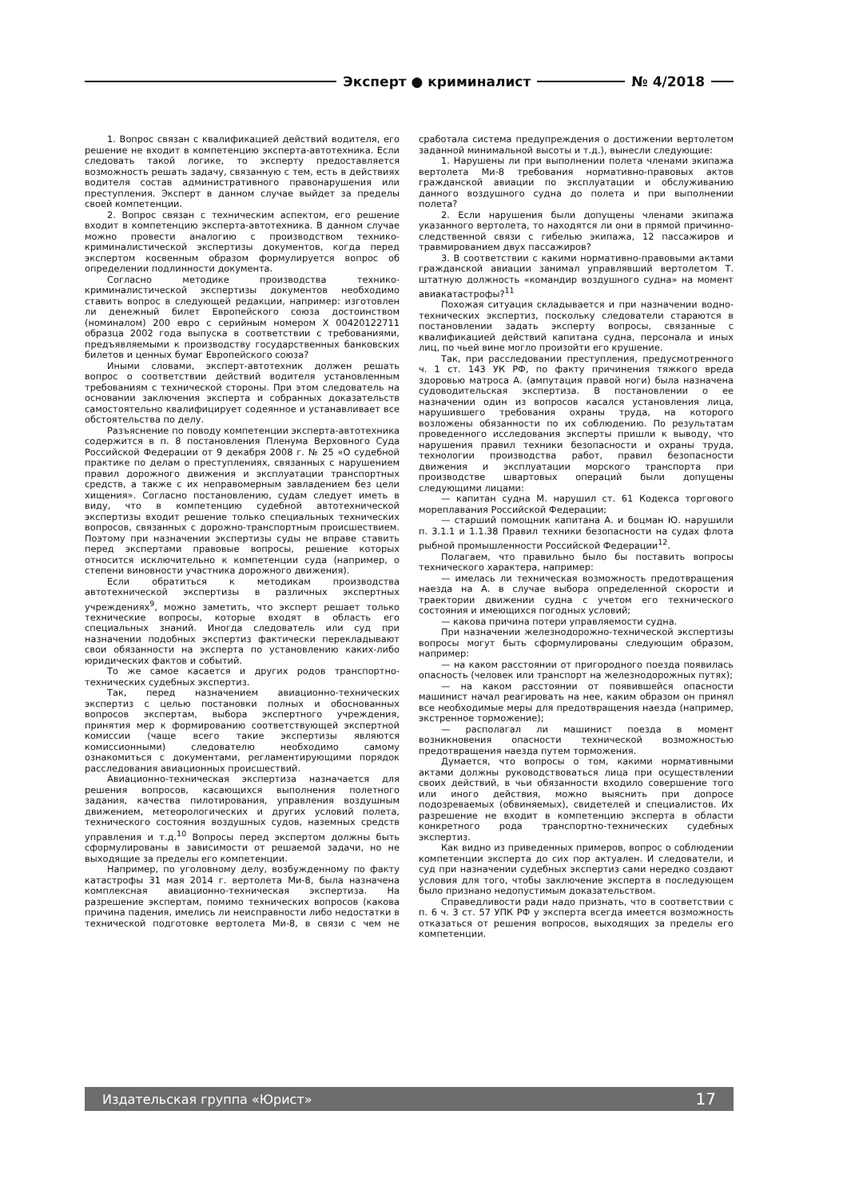Эксперт ● криминалист № 4/2018
1. Вопрос связан с квалификацией действий водителя, его решение не входит в компетенцию эксперта-автотехника. Если следовать такой логике, то эксперту предоставляется возможность решать задачу, связанную с тем, есть в действиях водителя состав административного правонарушения или преступления. Эксперт в данном случае выйдет за пределы своей компетенции.
2. Вопрос связан с техническим аспектом, его решение входит в компетенцию эксперта-автотехника. В данном случае можно провести аналогию с производством технико-криминалистической экспертизы документов, когда перед экспертом косвенным образом формулируется вопрос об определении подлинности документа.
Согласно методике производства технико-криминалистической экспертизы документов необходимо ставить вопрос в следующей редакции, например: изготовлен ли денежный билет Европейского союза достоинством (номиналом) 200 евро с серийным номером X 00420122711 образца 2002 года выпуска в соответствии с требованиями, предъявляемыми к производству государственных банковских билетов и ценных бумаг Европейского союза?
Иными словами, эксперт-автотехник должен решать вопрос о соответствии действий водителя установленным требованиям с технической стороны. При этом следователь на основании заключения эксперта и собранных доказательств самостоятельно квалифицирует содеянное и устанавливает все обстоятельства по делу.
Разъяснение по поводу компетенции эксперта-автотехника содержится в п. 8 постановления Пленума Верховного Суда Российской Федерации от 9 декабря 2008 г. № 25 «О судебной практике по делам о преступлениях, связанных с нарушением правил дорожного движения и эксплуатации транспортных средств, а также с их неправомерным завладением без цели хищения». Согласно постановлению, судам следует иметь в виду, что в компетенцию судебной автотехнической экспертизы входит решение только специальных технических вопросов, связанных с дорожно-транспортным происшествием. Поэтому при назначении экспертизы суды не вправе ставить перед экспертами правовые вопросы, решение которых относится исключительно к компетенции суда (например, о степени виновности участника дорожного движения).
Если обратиться к методикам производства автотехнической экспертизы в различных экспертных учреждениях<sup>9</sup>, можно заметить, что эксперт решает только технические вопросы, которые входят в область его специальных знаний. Иногда следователь или суд при назначении подобных экспертиз фактически перекладывают свои обязанности на эксперта по установлению каких-либо юридических фактов и событий.
То же самое касается и других родов транспортно-технических судебных экспертиз.
Так, перед назначением авиационно-технических экспертиз с целью постановки полных и обоснованных вопросов экспертам, выбора экспертного учреждения, принятия мер к формированию соответствующей экспертной комиссии (чаще всего такие экспертизы являются комиссионными) следователю необходимо самому ознакомиться с документами, регламентирующими порядок расследования авиационных происшествий.
Авиационно-техническая экспертиза назначается для решения вопросов, касающихся выполнения полетного задания, качества пилотирования, управления воздушным движением, метеорологических и других условий полета, технического состояния воздушных судов, наземных средств управления и т.д.<sup>10</sup> Вопросы перед экспертом должны быть сформулированы в зависимости от решаемой задачи, но не выходящие за пределы его компетенции.
Например, по уголовному делу, возбужденному по факту катастрофы 31 мая 2014 г. вертолета Ми-8, была назначена комплексная авиационно-техническая экспертиза. На разрешение экспертам, помимо технических вопросов (какова причина падения, имелись ли неисправности либо недостатки в технической подготовке вертолета Ми-8, в связи с чем не сработала система предупреждения о достижении вертолетом заданной минимальной высоты и т.д.), вынесли следующие:
1. Нарушены ли при выполнении полета членами экипажа вертолета Ми-8 требования нормативно-правовых актов гражданской авиации по эксплуатации и обслуживанию данного воздушного судна до полета и при выполнении полета?
2. Если нарушения были допущены членами экипажа указанного вертолета, то находятся ли они в прямой причинно-следственной связи с гибелью экипажа, 12 пассажиров и травмированием двух пассажиров?
3. В соответствии с какими нормативно-правовыми актами гражданской авиации занимал управлявший вертолетом Т. штатную должность «командир воздушного судна» на момент авиакатастрофы?<sup>11</sup>
Похожая ситуация складывается и при назначении водно-технических экспертиз, поскольку следователи стараются в постановлении задать эксперту вопросы, связанные с квалификацией действий капитана судна, персонала и иных лиц, по чьей вине могло произойти его крушение.
Так, при расследовании преступления, предусмотренного ч. 1 ст. 143 УК РФ, по факту причинения тяжкого вреда здоровью матроса А. (ампутация правой ноги) была назначена судоводительская экспертиза. В постановлении о ее назначении один из вопросов касался установления лица, нарушившего требования охраны труда, на которого возложены обязанности по их соблюдению. По результатам проведенного исследования эксперты пришли к выводу, что нарушения правил техники безопасности и охраны труда, технологии производства работ, правил безопасности движения и эксплуатации морского транспорта при производстве швартовых операций были допущены следующими лицами:
— капитан судна М. нарушил ст. 61 Кодекса торгового мореплавания Российской Федерации;
— старший помощник капитана А. и боцман Ю. нарушили п. 3.1.1 и 1.1.38 Правил техники безопасности на судах флота рыбной промышленности Российской Федерации<sup>12</sup>.
Полагаем, что правильно было бы поставить вопросы технического характера, например:
— имелась ли техническая возможность предотвращения наезда на А. в случае выбора определенной скорости и траектории движении судна с учетом его технического состояния и имеющихся погодных условий;
— какова причина потери управляемости судна.
При назначении железнодорожно-технической экспертизы вопросы могут быть сформулированы следующим образом, например:
— на каком расстоянии от пригородного поезда появилась опасность (человек или транспорт на железнодорожных путях);
— на каком расстоянии от появившейся опасности машинист начал реагировать на нее, каким образом он принял все необходимые меры для предотвращения наезда (например, экстренное торможение);
— располагал ли машинист поезда в момент возникновения опасности технической возможностью предотвращения наезда путем торможения.
Думается, что вопросы о том, какими нормативными актами должны руководствоваться лица при осуществлении своих действий, в чьи обязанности входило совершение того или иного действия, можно выяснить при допросе подозреваемых (обвиняемых), свидетелей и специалистов. Их разрешение не входит в компетенцию эксперта в области конкретного рода транспортно-технических судебных экспертиз.
Как видно из приведенных примеров, вопрос о соблюдении компетенции эксперта до сих пор актуален. И следователи, и суд при назначении судебных экспертиз сами нередко создают условия для того, чтобы заключение эксперта в последующем было признано недопустимым доказательством.
Справедливости ради надо признать, что в соответствии с п. 6 ч. 3 ст. 57 УПК РФ у эксперта всегда имеется возможность отказаться от решения вопросов, выходящих за пределы его компетенции.
Издательская группа «Юрист» 17